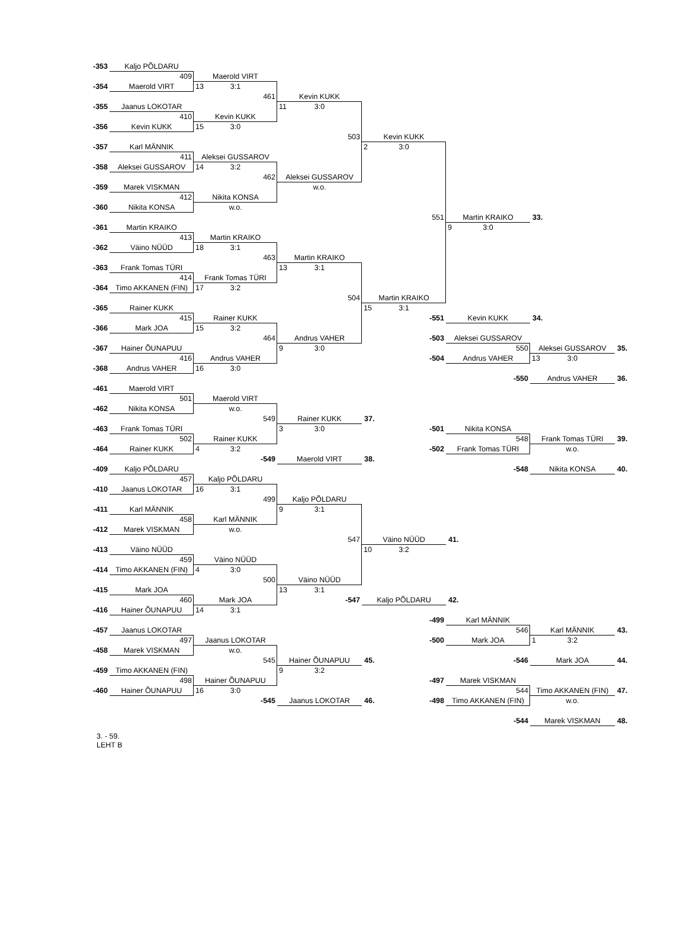-353
Kaljo PÕLDARU
409
Maerold VIRT
-354
Maerold VIRT
13 3:1
461
Kevin KUKK
-355
Jaanus LOKOTAR
11 3:0
410
Kevin KUKK
-356
Kevin KUKK
15 3:0
503
Kevin KUKK
-357
Karl MÄNNIK
2 3:0
411
Aleksei GUSSAROV
-358
Aleksei GUSSAROV
14 3:2
462
Aleksei GUSSAROV
-359
Marek VISKMAN
w.o.
412
Nikita KONSA
-360
Nikita KONSA
w.o.
551
Martin KRAIKO
33.
-361
Martin KRAIKO
9 3:0
413
Martin KRAIKO
-362
Väino NÜÜD
18 3:1
463
Martin KRAIKO
-363
Frank Tomas TÜRI
13 3:1
414
Frank Tomas TÜRI
-364
Timo AKKANEN (FIN)
17 3:2
504
Martin KRAIKO
-365
Rainer KUKK
15 3:1
415
Rainer KUKK
-551
Kevin KUKK
34.
-366
Mark JOA
15 3:2
464
Andrus VAHER
-503
Aleksei GUSSAROV
-367
Hainer ÕUNAPUU
9 3:0
550
Aleksei GUSSAROV
35.
416
Andrus VAHER
-504
Andrus VAHER
13 3:0
-368
Andrus VAHER
16 3:0
-550
Andrus VAHER
36.
-461
Maerold VIRT
501
Maerold VIRT
-462
Nikita KONSA
w.o.
549
Rainer KUKK
37.
-463
Frank Tomas TÜRI
3 3:0
-501
Nikita KONSA
502
Rainer KUKK
548
Frank Tomas TÜRI
39.
-464
Rainer KUKK
4 3:2
-502
Frank Tomas TÜRI
w.o.
-549
Maerold VIRT
38.
-409
Kaljo PÕLDARU
-548
Nikita KONSA
40.
457
Kaljo PÕLDARU
-410
Jaanus LOKOTAR
16 3:1
499
Kaljo PÕLDARU
-411
Karl MÄNNIK
9 3:1
458
Karl MÄNNIK
-412
Marek VISKMAN
w.o.
547
Väino NÜÜD
41.
-413
Väino NÜÜD
10 3:2
459
Väino NÜÜD
-414
Timo AKKANEN (FIN)
4 3:0
500
Väino NÜÜD
-415
Mark JOA
13 3:1
460
Mark JOA
-547
Kaljo PÕLDARU
42.
-416
Hainer ÕUNAPUU
14 3:1
-499
Karl MÄNNIK
-457
Jaanus LOKOTAR
546
Karl MÄNNIK
43.
497
Jaanus LOKOTAR
-500
Mark JOA
1 3:2
-458
Marek VISKMAN
w.o.
545
Hainer ÕUNAPUU
45.
-546
Mark JOA
44.
-459
Timo AKKANEN (FIN)
9 3:2
498
Hainer ÕUNAPUU
-497
Marek VISKMAN
-460
Hainer ÕUNAPUU
16 3:0
544
Timo AKKANEN (FIN)
47.
-545
Jaanus LOKOTAR
46. -498
Timo AKKANEN (FIN)
w.o.
-544
Marek VISKMAN
48.
3. - 59.
LEHT B